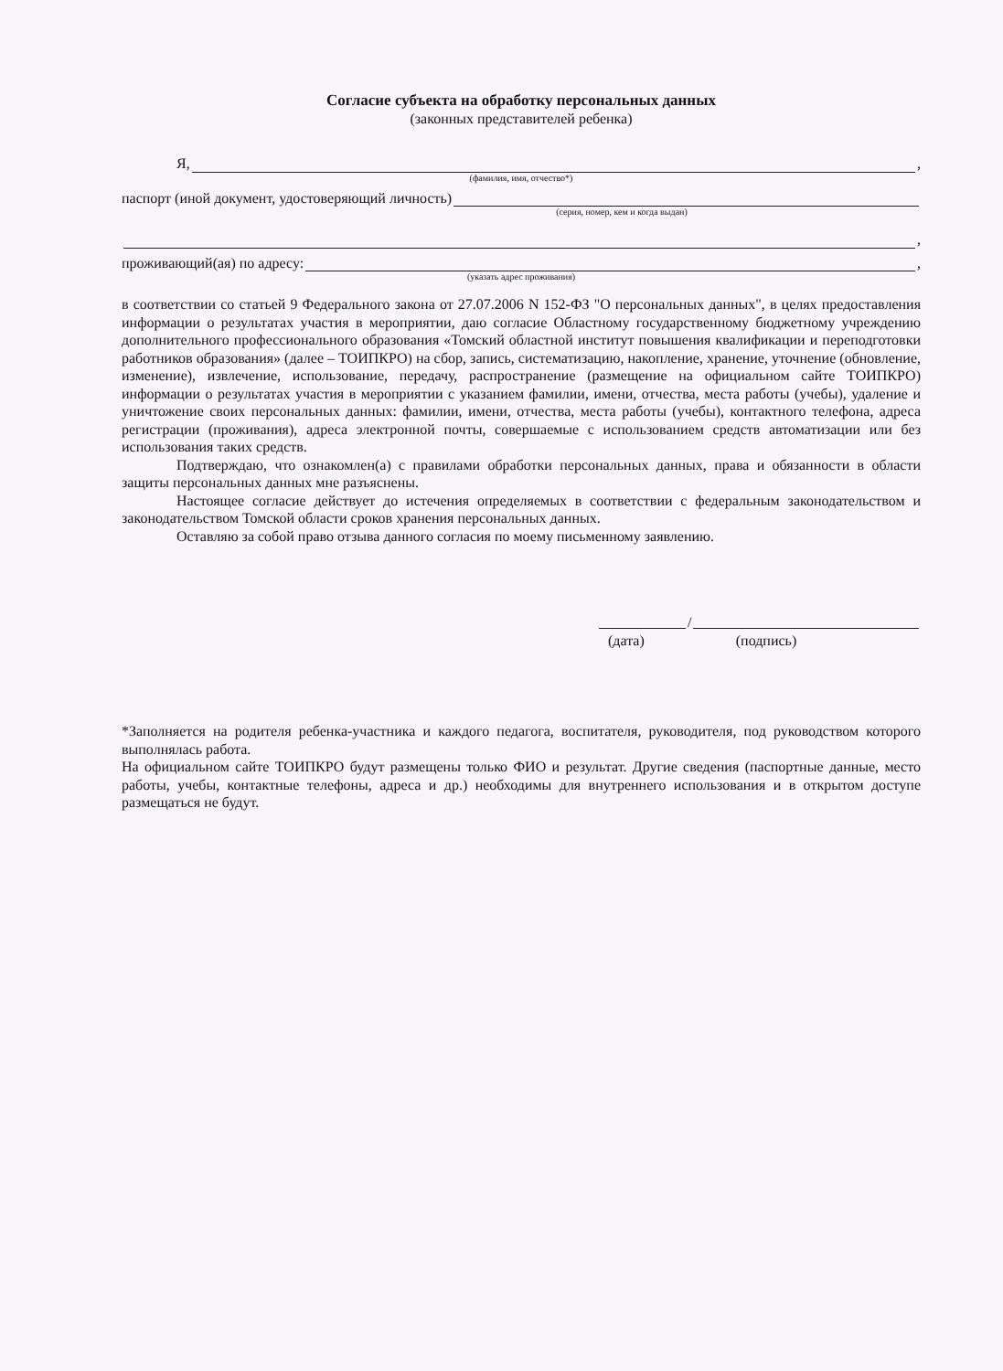Согласие субъекта на обработку персональных данных
(законных представителей ребенка)
Я, ,
(фамилия, имя, отчество*)
паспорт (иной документ, удостоверяющий личность)
(серия, номер, кем и когда выдан)
,
проживающий(ая) по адресу: ,
(указать адрес проживания)
в соответствии со статьей 9 Федерального закона от 27.07.2006 N 152-ФЗ "О персональных данных", в целях предоставления информации о результатах участия в мероприятии, даю согласие Областному государственному бюджетному учреждению дополнительного профессионального образования «Томский областной институт повышения квалификации и переподготовки работников образования» (далее – ТОИПКРО) на сбор, запись, систематизацию, накопление, хранение, уточнение (обновление, изменение), извлечение, использование, передачу, распространение (размещение на официальном сайте ТОИПКРО) информации о результатах участия в мероприятии с указанием фамилии, имени, отчества, места работы (учебы), удаление и уничтожение своих персональных данных: фамилии, имени, отчества, места работы (учебы), контактного телефона, адреса регистрации (проживания), адреса электронной почты, совершаемые с использованием средств автоматизации или без использования таких средств.
Подтверждаю, что ознакомлен(а) с правилами обработки персональных данных, права и обязанности в области защиты персональных данных мне разъяснены.
Настоящее согласие действует до истечения определяемых в соответствии с федеральным законодательством и законодательством Томской области сроков хранения персональных данных.
Оставляю за собой право отзыва данного согласия по моему письменному заявлению.
/
(дата) (подпись)
*Заполняется на родителя ребенка-участника и каждого педагога, воспитателя, руководителя, под руководством которого выполнялась работа.
На официальном сайте ТОИПКРО будут размещены только ФИО и результат. Другие сведения (паспортные данные, место работы, учебы, контактные телефоны, адреса и др.) необходимы для внутреннего использования и в открытом доступе размещаться не будут.